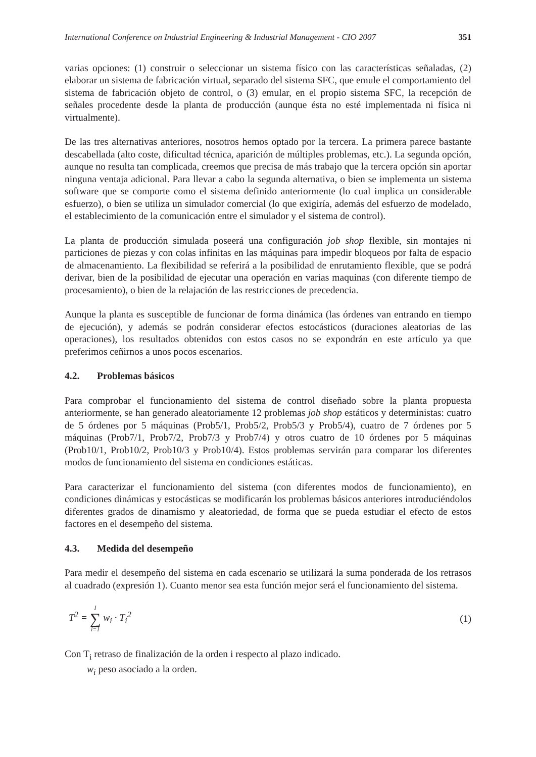International Conference on Industrial Engineering & Industrial Management - CIO 2007 351
varias opciones: (1) construir o seleccionar un sistema físico con las características señaladas, (2) elaborar un sistema de fabricación virtual, separado del sistema SFC, que emule el comportamiento del sistema de fabricación objeto de control, o (3) emular, en el propio sistema SFC, la recepción de señales procedente desde la planta de producción (aunque ésta no esté implementada ni física ni virtualmente).
De las tres alternativas anteriores, nosotros hemos optado por la tercera. La primera parece bastante descabellada (alto coste, dificultad técnica, aparición de múltiples problemas, etc.). La segunda opción, aunque no resulta tan complicada, creemos que precisa de más trabajo que la tercera opción sin aportar ninguna ventaja adicional. Para llevar a cabo la segunda alternativa, o bien se implementa un sistema software que se comporte como el sistema definido anteriormente (lo cual implica un considerable esfuerzo), o bien se utiliza un simulador comercial (lo que exigiría, además del esfuerzo de modelado, el establecimiento de la comunicación entre el simulador y el sistema de control).
La planta de producción simulada poseerá una configuración job shop flexible, sin montajes ni particiones de piezas y con colas infinitas en las máquinas para impedir bloqueos por falta de espacio de almacenamiento. La flexibilidad se referirá a la posibilidad de enrutamiento flexible, que se podrá derivar, bien de la posibilidad de ejecutar una operación en varias maquinas (con diferente tiempo de procesamiento), o bien de la relajación de las restricciones de precedencia.
Aunque la planta es susceptible de funcionar de forma dinámica (las órdenes van entrando en tiempo de ejecución), y además se podrán considerar efectos estocásticos (duraciones aleatorias de las operaciones), los resultados obtenidos con estos casos no se expondrán en este artículo ya que preferimos ceñirnos a unos pocos escenarios.
4.2. Problemas básicos
Para comprobar el funcionamiento del sistema de control diseñado sobre la planta propuesta anteriormente, se han generado aleatoriamente 12 problemas job shop estáticos y deterministas: cuatro de 5 órdenes por 5 máquinas (Prob5/1, Prob5/2, Prob5/3 y Prob5/4), cuatro de 7 órdenes por 5 máquinas (Prob7/1, Prob7/2, Prob7/3 y Prob7/4) y otros cuatro de 10 órdenes por 5 máquinas (Prob10/1, Prob10/2, Prob10/3 y Prob10/4). Estos problemas servirán para comparar los diferentes modos de funcionamiento del sistema en condiciones estáticas.
Para caracterizar el funcionamiento del sistema (con diferentes modos de funcionamiento), en condiciones dinámicas y estocásticas se modificarán los problemas básicos anteriores introduciéndolos diferentes grados de dinamismo y aleatoriedad, de forma que se pueda estudiar el efecto de estos factores en el desempeño del sistema.
4.3. Medida del desempeño
Para medir el desempeño del sistema en cada escenario se utilizará la suma ponderada de los retrasos al cuadrado (expresión 1). Cuanto menor sea esta función mejor será el funcionamiento del sistema.
T<sup>2</sup> = I ∑ i=1 w<sub>i</sub> · T<sub>i</sub><sup>2</sup> (1)
Con T<sub>i</sub> retraso de finalización de la orden i respecto al plazo indicado.
w<sub>i</sub> peso asociado a la orden.